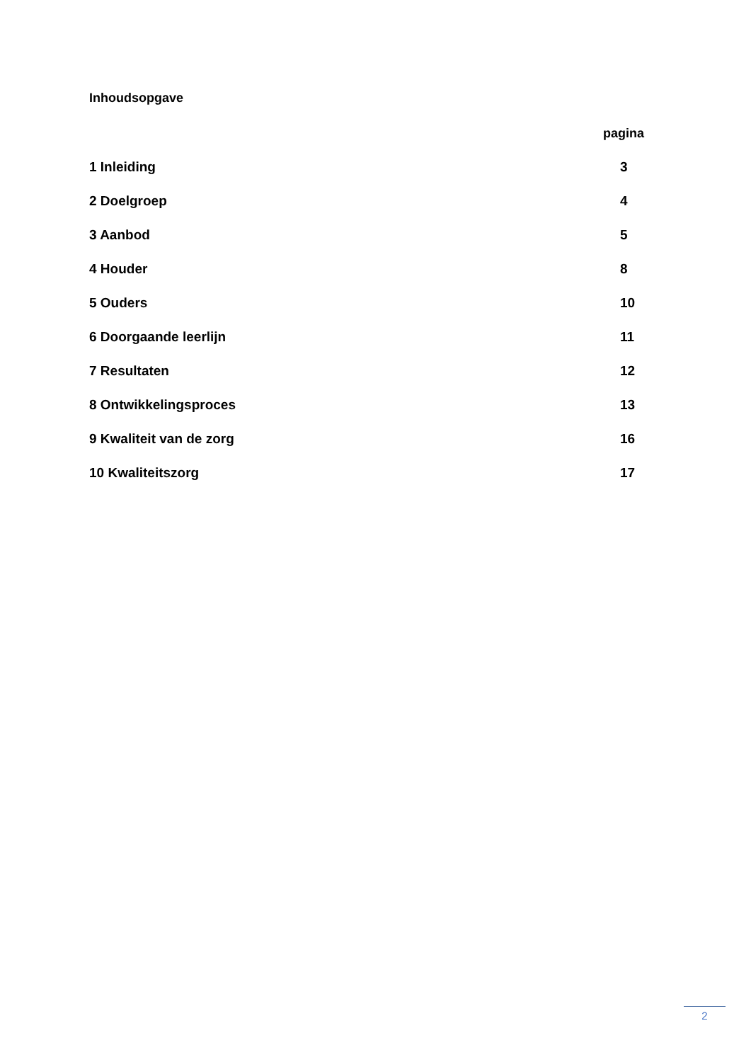Inhoudsopgave
pagina
1 Inleiding 3
2 Doelgroep 4
3 Aanbod 5
4 Houder 8
5 Ouders 10
6 Doorgaande leerlijn 11
7 Resultaten 12
8 Ontwikkelingsproces 13
9 Kwaliteit van de zorg 16
10 Kwaliteitszorg 17
2